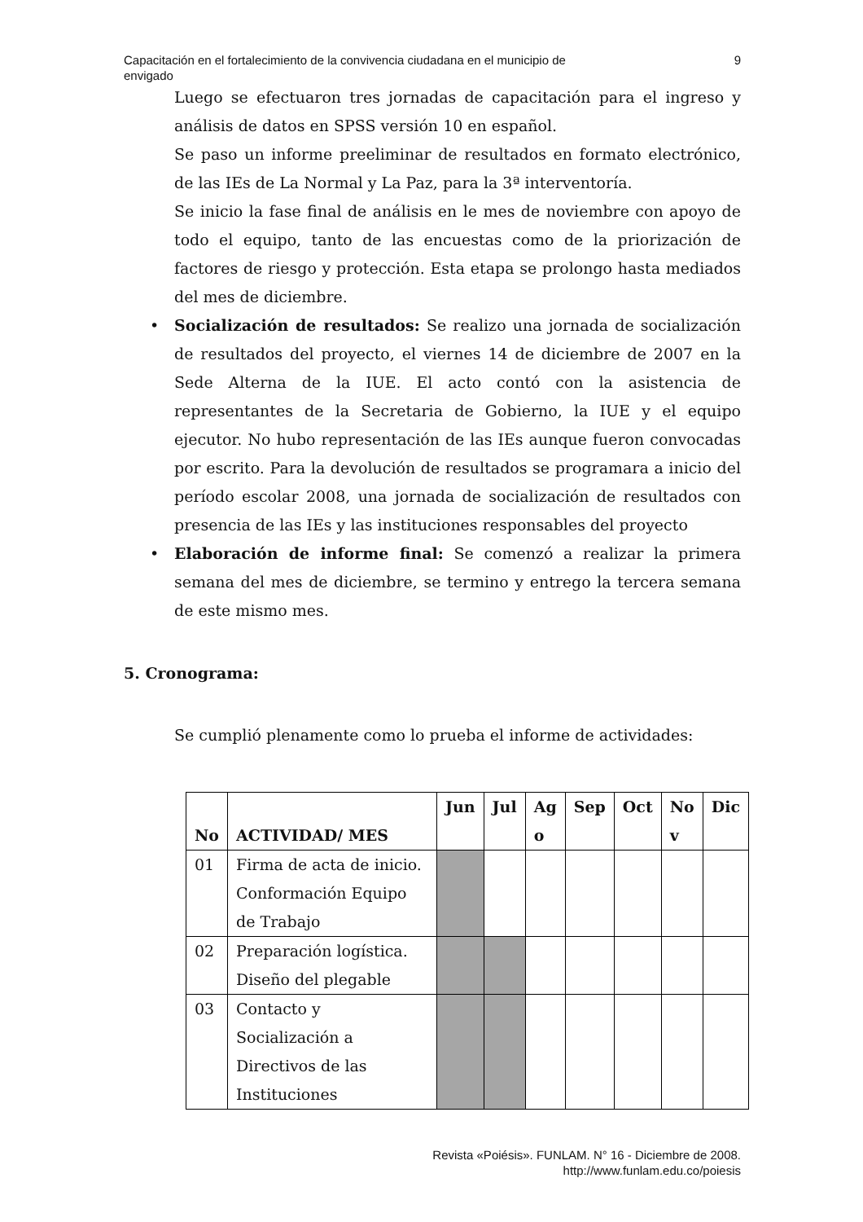Capacitación en el fortalecimiento de la convivencia ciudadana en el municipio de
envigado
9
Luego se efectuaron tres jornadas de capacitación para el ingreso y análisis de datos en SPSS versión 10 en español.
Se paso un informe preeliminar de resultados en formato electrónico, de las IEs de La Normal y La Paz, para la 3ª interventoría.
Se inicio la fase final de análisis en le mes de noviembre con apoyo de todo el equipo, tanto de las encuestas como de la priorización de factores de riesgo y protección. Esta etapa se prolongo hasta mediados del mes de diciembre.
• Socialización de resultados: Se realizo una jornada de socialización de resultados del proyecto, el viernes 14 de diciembre de 2007 en la Sede Alterna de la IUE. El acto contó con la asistencia de representantes de la Secretaria de Gobierno, la IUE y el equipo ejecutor. No hubo representación de las IEs aunque fueron convocadas por escrito. Para la devolución de resultados se programara a inicio del período escolar 2008, una jornada de socialización de resultados con presencia de las IEs y las instituciones responsables del proyecto
• Elaboración de informe final: Se comenzó a realizar la primera semana del mes de diciembre, se termino y entrego la tercera semana de este mismo mes.
5. Cronograma:
Se cumplió plenamente como lo prueba el informe de actividades:
| No | ACTIVIDAD/ MES | Jun | Jul | Ag o | Sep | Oct | No v | Dic |
| --- | --- | --- | --- | --- | --- | --- | --- | --- |
| 01 | Firma de acta de inicio. Conformación Equipo de Trabajo | | | | | | | |
| 02 | Preparación logística. Diseño del plegable | | | | | | | |
| 03 | Contacto y Socialización a Directivos de las Instituciones | | | | | | | |
Revista «Poiésis». FUNLAM. N° 16 - Diciembre de 2008.
http://www.funlam.edu.co/poiesis